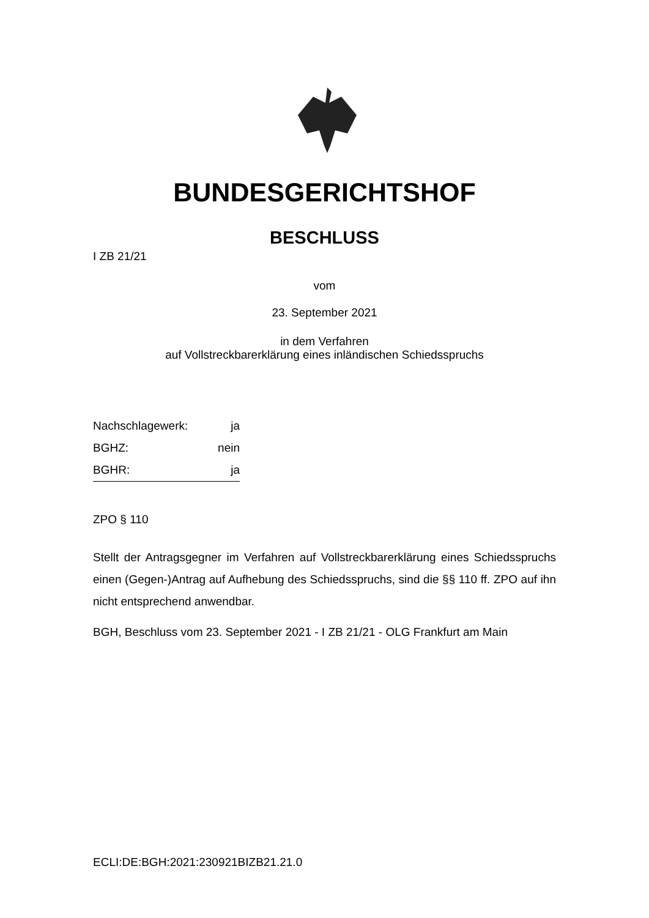BUNDESGERICHTSHOF
BESCHLUSS
I ZB 21/21
vom
23. September 2021
in dem Verfahren
auf Vollstreckbarerklärung eines inländischen Schiedsspruchs
Nachschlagewerk: ja
BGHZ: nein
BGHR: ja
ZPO § 110
Stellt der Antragsgegner im Verfahren auf Vollstreckbarerklärung eines Schieds­spruchs einen (Gegen-)Antrag auf Aufhebung des Schiedsspruchs, sind die §§ 110 ff. ZPO auf ihn nicht entsprechend anwendbar.
BGH, Beschluss vom 23. September 2021 - I ZB 21/21 - OLG Frankfurt am Main
ECLI:DE:BGH:2021:230921BIZB21.21.0